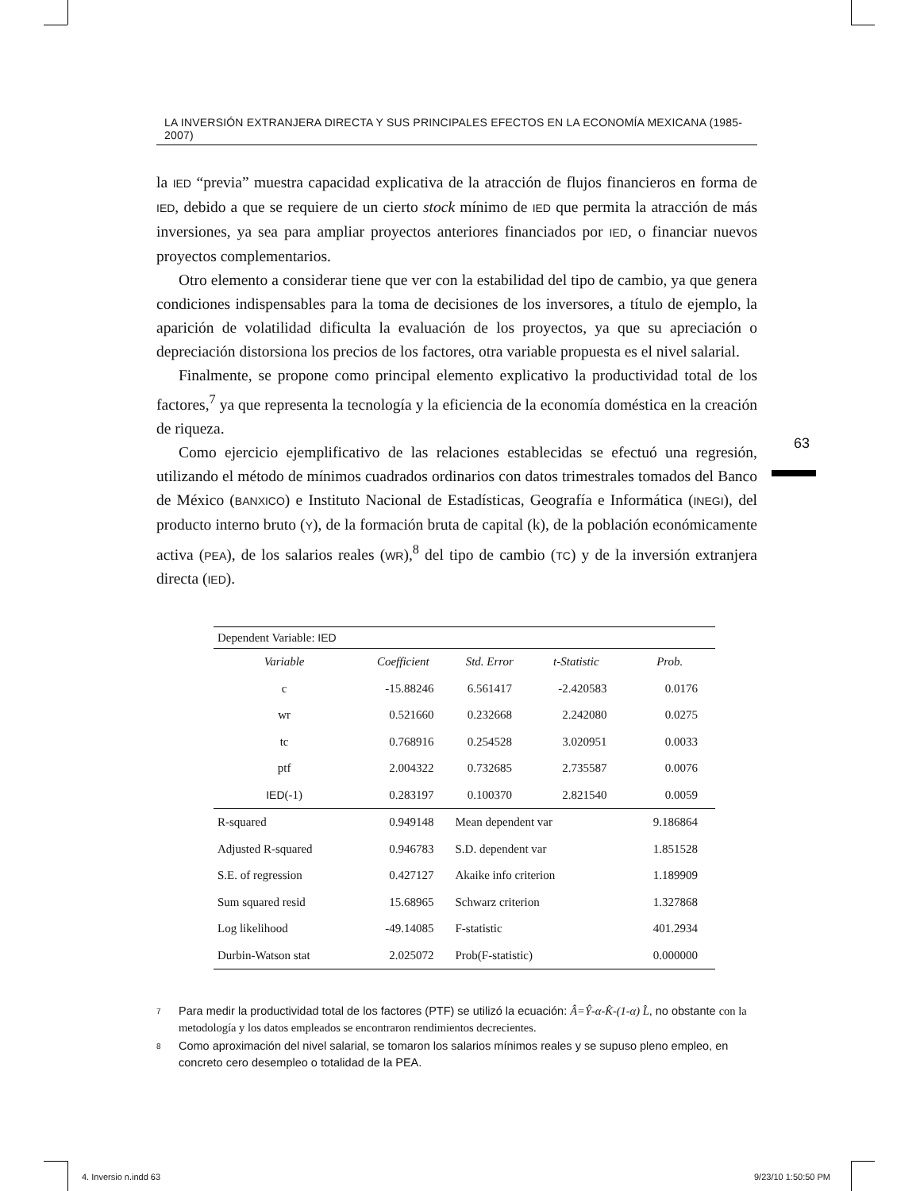63
LA INVERSIÓN EXTRANJERA DIRECTA Y SUS PRINCIPALES EFECTOS EN LA ECONOMÍA MEXICANA (1985-2007)
la IED “previa” muestra capacidad explicativa de la atracción de flujos financieros en forma de IED, debido a que se requiere de un cierto stock mínimo de IED que permita la atracción de más inversiones, ya sea para ampliar proyectos anteriores financiados por IED, o financiar nuevos proyectos complementarios.
Otro elemento a considerar tiene que ver con la estabilidad del tipo de cambio, ya que genera condiciones indispensables para la toma de decisiones de los inversores, a título de ejemplo, la aparición de volatilidad dificulta la evaluación de los proyectos, ya que su apreciación o depreciación distorsiona los precios de los factores, otra variable propuesta es el nivel salarial.
Finalmente, se propone como principal elemento explicativo la productividad total de los factores,<sup>7</sup> ya que representa la tecnología y la eficiencia de la economía doméstica en la creación de riqueza.
Como ejercicio ejemplificativo de las relaciones establecidas se efectuó una regresión, utilizando el método de mínimos cuadrados ordinarios con datos trimestrales tomados del Banco de México (BANXICO) e Instituto Nacional de Estadísticas, Geografía e Informática (INEGI), del producto interno bruto (Y), de la formación bruta de capital (k), de la población económicamente activa (PEA), de los salarios reales (WR),<sup>8</sup> del tipo de cambio (TC) y de la inversión extranjera directa (IED).
| Dependent Variable: IED | | | | |
| Variable | Coefficient | Std. Error | t-Statistic | Prob. |
| c | -15.88246 | 6.561417 | -2.420583 | 0.0176 |
| wr | 0.521660 | 0.232668 | 2.242080 | 0.0275 |
| tc | 0.768916 | 0.254528 | 3.020951 | 0.0033 |
| ptf | 2.004322 | 0.732685 | 2.735587 | 0.0076 |
| IED (-1) | 0.283197 | 0.100370 | 2.821540 | 0.0059 |
| R-squared | 0.949148 | Mean dependent var | | 9.186864 |
| Adjusted R-squared | 0.946783 | S.D. dependent var | | 1.851528 |
| S.E. of regression | 0.427127 | Akaike info criterion | | 1.189909 |
| Sum squared resid | 15.68965 | Schwarz criterion | | 1.327868 |
| Log likelihood | -49.14085 | F-statistic | | 401.2934 |
| Durbin-Watson stat | 2.025072 | Prob(F-statistic) | | 0.000000 |
<sup>7</sup>
Para medir la productividad total de los factores (PTF) se utilizó la ecuación: Â=Ŷ-α-K̂-(1-α) L̂, no obstante con la metodología y los datos empleados se encontraron rendimientos decrecientes.
<sup>8</sup>
Como aproximación del nivel salarial, se tomaron los salarios mínimos reales y se supuso pleno empleo, en concreto cero desempleo o totalidad de la PEA.
4. Inversio n.indd 63 9/23/10 1:50:50 PM